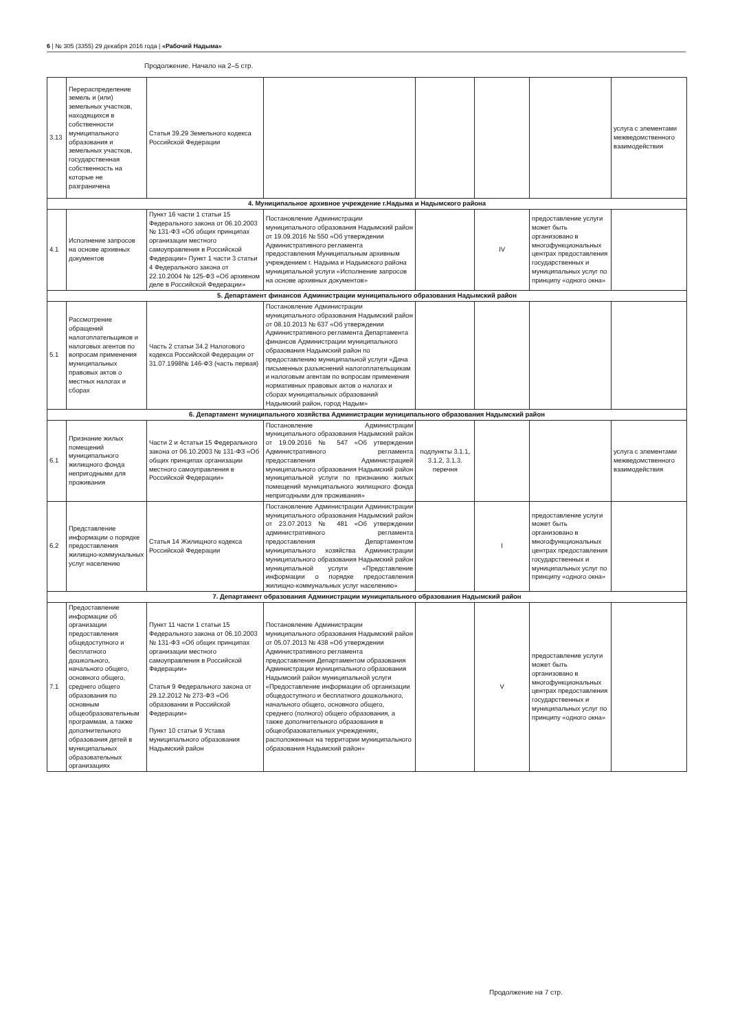6 | № 305 (3355) 29 декабря 2016 года | «Рабочий Надыма»
Продолжение. Начало на 2–5 стр.
| 3.13 | Перераспределение земель и (или) земельных участков, находящихся в собственности муниципального образования и земельных участков, государственная собственность на которые не разграничена | Статья 39.29 Земельного кодекса Российской Федерации | | | | | услуга с элементами межведомственного взаимодействия |
| 4. Муниципальное архивное учреждение г.Надыма и Надымского района | | | | | | | |
| 4.1 | Исполнение запросов на основе архивных документов | Пункт 16 части 1 статьи 15 Федерального закона от 06.10.2003 № 131-ФЗ «Об общих принципах организации местного самоуправления в Российской Федерации» Пункт 1 части 3 статьи 4 Федерального закона от 22.10.2004 № 125-ФЗ «Об архивном деле в Российской Федерации» | Постановление Администрации муниципального образования Надымский район от 19.09.2016 № 550 «Об утверждении Административного регламента предоставления Муниципальным архивным учреждением г. Надыма и Надымского района муниципальной услуги «Исполнение запросов на основе архивных документов» | | IV | предоставление услуги может быть организовано в многофункциональных центрах предоставления государственных и муниципальных услуг по принципу «одного окна» | |
| 5. Департамент финансов Администрации муниципального образования Надымский район | | | | | | | |
| 5.1 | Рассмотрение обращений налогоплательщиков и налоговых агентов по вопросам применения муниципальных правовых актов о местных налогах и сборах | Часть 2 статьи 34.2 Налогового кодекса Российской Федерации от 31.07.1998№ 146-ФЗ (часть первая) | Постановление Администрации муниципального образования Надымский район от 08.10.2013 № 637 «Об утверждении Административного регламента Департамента финансов Администрации муниципального образования Надымский район по предоставлению муниципальной услуги «Дача письменных разъяснений налогоплательщикам и налоговым агентам по вопросам применения нормативных правовых актов о налогах и сборах муниципальных образований Надымский район, город Надым» | | | | |
| 6. Департамент муниципального хозяйства Администрации муниципального образования Надымский район | | | | | | | |
| 6.1 | Признание жилых помещений муниципального жилищного фонда непригодными для проживания | Части 2 и 4статьи 15 Федерального закона от 06.10.2003 № 131-ФЗ «Об общих принципах организации местного самоуправления в Российской Федерации» | Постановление Администрации муниципального образования Надымский район от 19.09.2016 № 547 «Об утверждении Административного регламента предоставления Администрацией муниципального образования Надымский район муниципальной услуги по признанию жилых помещений муниципального жилищного фонда непригодными для проживания» | подпункты 3.1.1, 3.1.2, 3.1.3. перечня | | | услуга с элементами межведомственного взаимодействия |
| 6.2 | Представление информации о порядке предоставления жилищно-коммунальных услуг населению | Статья 14 Жилищного кодекса Российской Федерации | Постановление Администрации Администрации муниципального образования Надымский район от 23.07.2013 № 481 «Об утверждении административного регламента предоставления Департаментом муниципального хозяйства Администрации муниципального образования Надымский район муниципальной услуги «Представление информации о порядке предоставления жилищно-коммунальных услуг населению» | | I | предоставление услуги может быть организовано в многофункциональных центрах предоставления государственных и муниципальных услуг по принципу «одного окна» | |
| 7. Департамент образования Администрации муниципального образования Надымский район | | | | | | | |
| 7.1 | Предоставление информации об организации предоставления общедоступного и бесплатного дошкольного, начального общего, основного общего, среднего общего образования по основным общеобразовательным программам, а также дополнительного образования детей в муниципальных образовательных организациях | Пункт 11 части 1 статьи 15 Федерального закона от 06.10.2003 № 131-ФЗ «Об общих принципах организации местного самоуправления в Российской Федерации» Статья 9 Федерального закона от 29.12.2012 № 273-ФЗ «Об образовании в Российской Федерации» Пункт 10 статьи 9 Устава муниципального образования Надымский район | Постановление Администрации муниципального образования Надымский район от 05.07.2013 № 438 «Об утверждении Административного регламента предоставления Департаментом образования Администрации муниципального образования Надымский район муниципальной услуги «Предоставление информации об организации общедоступного и бесплатного дошкольного, начального общего, основного общего, среднего (полного) общего образования, а также дополнительного образования в общеобразовательных учреждениях, расположенных на территории муниципального образования Надымский район» | | V | предоставление услуги может быть организовано в многофункциональных центрах предоставления государственных и муниципальных услуг по принципу «одного окна» | |
Продолжение на 7 стр.